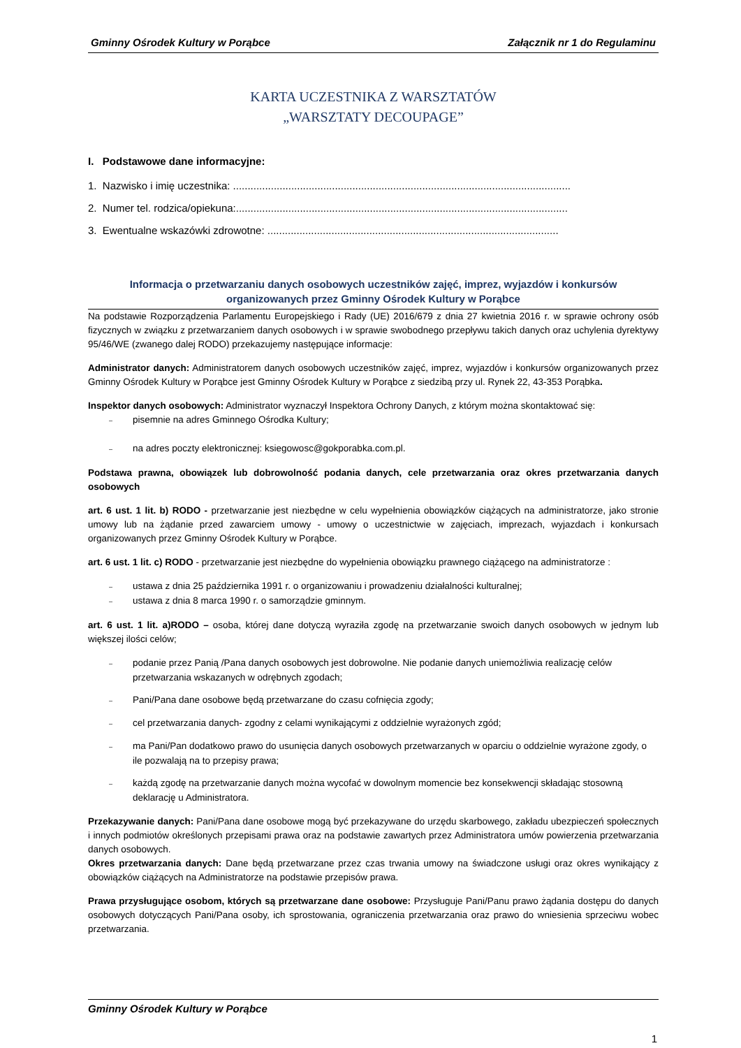Gminny Ośrodek Kultury w Porąbce Załącznik nr 1 do Regulaminu
KARTA UCZESTNIKA Z WARSZTATÓW
„WARSZTATY DECOUPAGE”
I. Podstawowe dane informacyjne:
1. Nazwisko i imię uczestnika: ....................................................................................................................
2. Numer tel. rodzica/opiekuna:..................................................................................................................
3. Ewentualne wskazówki zdrowotne: ....................................................................................................
Informacja o przetwarzaniu danych osobowych uczestników zajęć, imprez, wyjazdów i konkursów organizowanych przez Gminny Ośrodek Kultury w Porąbce
Na podstawie Rozporządzenia Parlamentu Europejskiego i Rady (UE) 2016/679 z dnia 27 kwietnia 2016 r. w sprawie ochrony osób fizycznych w związku z przetwarzaniem danych osobowych i w sprawie swobodnego przepływu takich danych oraz uchylenia dyrektywy 95/46/WE (zwanego dalej RODO) przekazujemy następujące informacje:
Administrator danych: Administratorem danych osobowych uczestników zajęć, imprez, wyjazdów i konkursów organizowanych przez Gminny Ośrodek Kultury w Porąbce jest Gminny Ośrodek Kultury w Porąbce z siedzibą przy ul. Rynek 22, 43-353 Porąbka.
Inspektor danych osobowych: Administrator wyznaczył Inspektora Ochrony Danych, z którym można skontaktować się:
– pisemnie na adres Gminnego Ośrodka Kultury;
– na adres poczty elektronicznej: ksiegowosc@gokporabka.com.pl.
Podstawa prawna, obowiązek lub dobrowolność podania danych, cele przetwarzania oraz okres przetwarzania danych osobowych
art. 6 ust. 1 lit. b) RODO - przetwarzanie jest niezbędne w celu wypełnienia obowiązków ciążących na administratorze, jako stronie umowy lub na żądanie przed zawarciem umowy - umowy o uczestnictwie w zajęciach, imprezach, wyjazdach i konkursach organizowanych przez Gminny Ośrodek Kultury w Porąbce.
art. 6 ust. 1 lit. c) RODO - przetwarzanie jest niezbędne do wypełnienia obowiązku prawnego ciążącego na administratorze :
– ustawa z dnia 25 października 1991 r. o organizowaniu i prowadzeniu działalności kulturalnej;
– ustawa z dnia 8 marca 1990 r. o samorządzie gminnym.
art. 6 ust. 1 lit. a)RODO – osoba, której dane dotyczą wyraziła zgodę na przetwarzanie swoich danych osobowych w jednym lub większej ilości celów;
– podanie przez Panią /Pana danych osobowych jest dobrowolne. Nie podanie danych uniemożliwia realizację celów przetwarzania wskazanych w odrębnych zgodach;
– Pani/Pana dane osobowe będą przetwarzane do czasu cofnięcia zgody;
– cel przetwarzania danych- zgodny z celami wynikającymi z oddzielnie wyrażonych zgód;
– ma Pani/Pan dodatkowo prawo do usunięcia danych osobowych przetwarzanych w oparciu o oddzielnie wyrażone zgody, o ile pozwalają na to przepisy prawa;
– każdą zgodę na przetwarzanie danych można wycofać w dowolnym momencie bez konsekwencji składając stosowną deklarację u Administratora.
Przekazywanie danych: Pani/Pana dane osobowe mogą być przekazywane do urzędu skarbowego, zakładu ubezpieczeń społecznych i innych podmiotów określonych przepisami prawa oraz na podstawie zawartych przez Administratora umów powierzenia przetwarzania danych osobowych.
Okres przetwarzania danych: Dane będą przetwarzane przez czas trwania umowy na świadczone usługi oraz okres wynikający z obowiązków ciążących na Administratorze na podstawie przepisów prawa.
Prawa przysługujące osobom, których są przetwarzane dane osobowe: Przysługuje Pani/Panu prawo żądania dostępu do danych osobowych dotyczących Pani/Pana osoby, ich sprostowania, ograniczenia przetwarzania oraz prawo do wniesienia sprzeciwu wobec przetwarzania.
Gminny Ośrodek Kultury w Porąbce
1